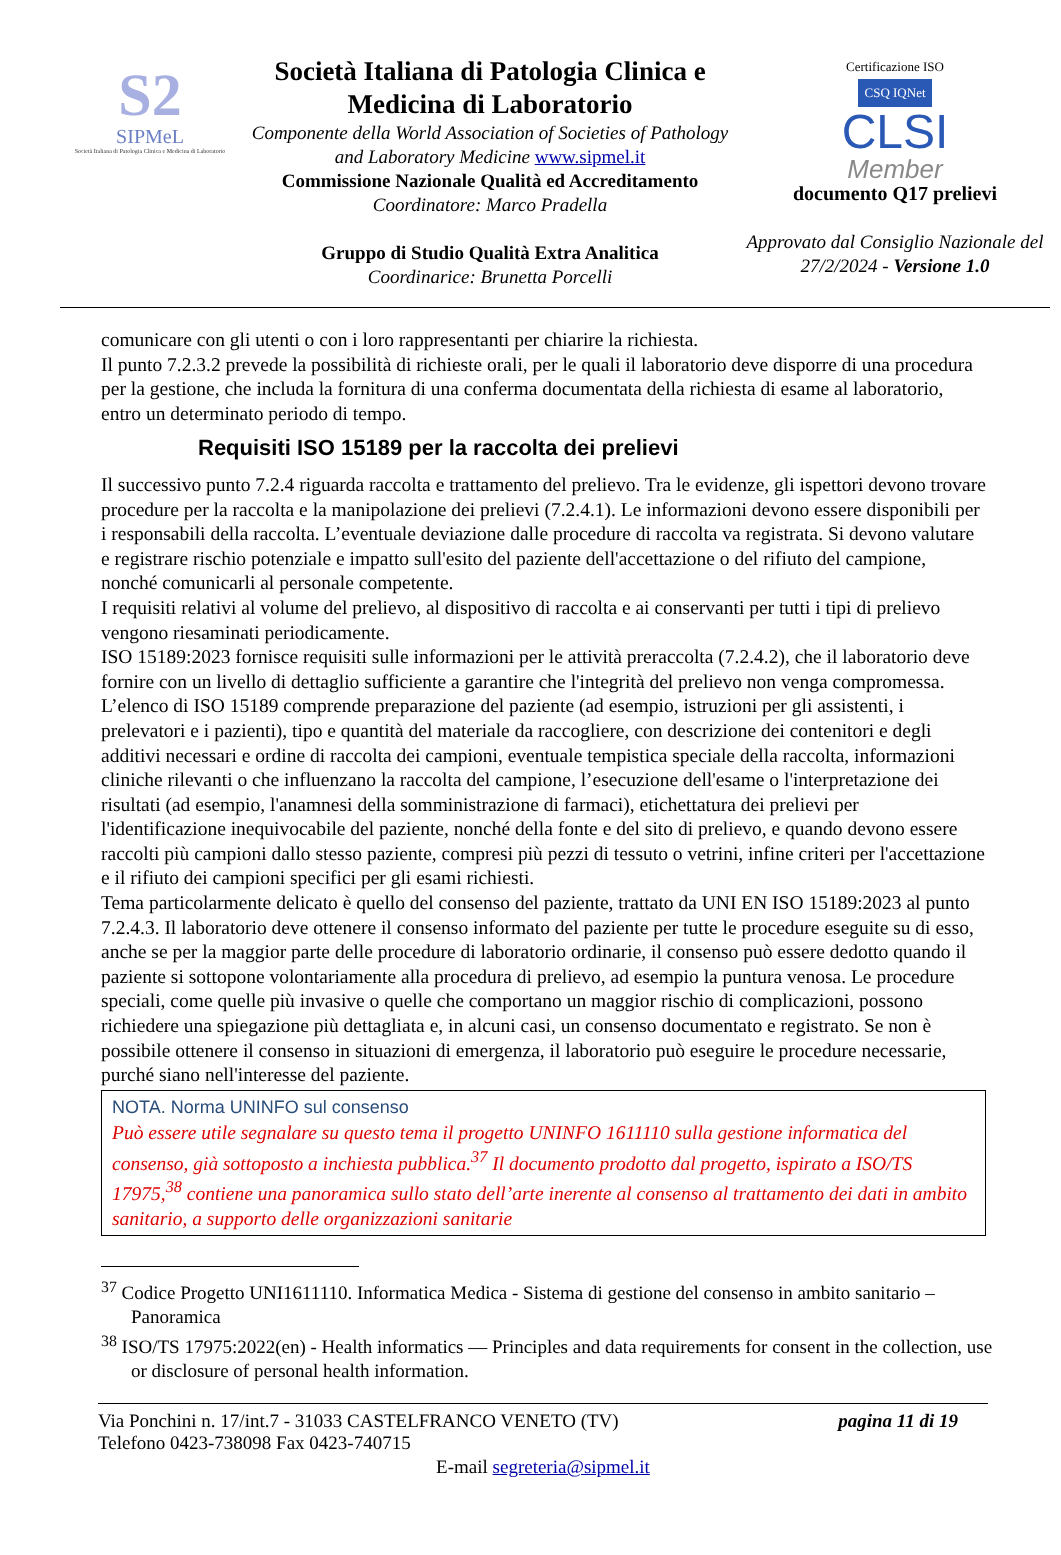S2
SIPMeL
Società Italiana di Patologia Clinica e Medicina di Laboratorio
Società Italiana di Patologia Clinica e Medicina di Laboratorio
Componente della World Association of Societies of Pathology and Laboratory Medicine www.sipmel.it
Commissione Nazionale Qualità ed Accreditamento
Coordinatore: Marco Pradella
Gruppo di Studio Qualità Extra Analitica
Coordinarice: Brunetta Porcelli
Certificazione ISO
CSQ IQNet
CLSI
Member
documento Q17 prelievi
Approvato dal Consiglio Nazionale del 27/2/2024 - Versione 1.0
comunicare con gli utenti o con i loro rappresentanti per chiarire la richiesta.
Il punto 7.2.3.2 prevede la possibilità di richieste orali, per le quali il laboratorio deve disporre di una procedura per la gestione, che includa la fornitura di una conferma documentata della richiesta di esame al laboratorio, entro un determinato periodo di tempo.
Requisiti ISO 15189 per la raccolta dei prelievi
Il successivo punto 7.2.4 riguarda raccolta e trattamento del prelievo. Tra le evidenze, gli ispettori devono trovare procedure per la raccolta e la manipolazione dei prelievi (7.2.4.1). Le informazioni devono essere disponibili per i responsabili della raccolta. L’eventuale deviazione dalle procedure di raccolta va registrata. Si devono valutare e registrare rischio potenziale e impatto sull'esito del paziente dell'accettazione o del rifiuto del campione, nonché comunicarli al personale competente.
I requisiti relativi al volume del prelievo, al dispositivo di raccolta e ai conservanti per tutti i tipi di prelievo vengono riesaminati periodicamente.
ISO 15189:2023 fornisce requisiti sulle informazioni per le attività preraccolta (7.2.4.2), che il laboratorio deve fornire con un livello di dettaglio sufficiente a garantire che l'integrità del prelievo non venga compromessa. L’elenco di ISO 15189 comprende preparazione del paziente (ad esempio, istruzioni per gli assistenti, i prelevatori e i pazienti), tipo e quantità del materiale da raccogliere, con descrizione dei contenitori e degli additivi necessari e ordine di raccolta dei campioni, eventuale tempistica speciale della raccolta, informazioni cliniche rilevanti o che influenzano la raccolta del campione, l’esecuzione dell'esame o l'interpretazione dei risultati (ad esempio, l'anamnesi della somministrazione di farmaci), etichettatura dei prelievi per l'identificazione inequivocabile del paziente, nonché della fonte e del sito di prelievo, e quando devono essere raccolti più campioni dallo stesso paziente, compresi più pezzi di tessuto o vetrini, infine criteri per l'accettazione e il rifiuto dei campioni specifici per gli esami richiesti.
Tema particolarmente delicato è quello del consenso del paziente, trattato da UNI EN ISO 15189:2023 al punto 7.2.4.3. Il laboratorio deve ottenere il consenso informato del paziente per tutte le procedure eseguite su di esso, anche se per la maggior parte delle procedure di laboratorio ordinarie, il consenso può essere dedotto quando il paziente si sottopone volontariamente alla procedura di prelievo, ad esempio la puntura venosa. Le procedure speciali, come quelle più invasive o quelle che comportano un maggior rischio di complicazioni, possono richiedere una spiegazione più dettagliata e, in alcuni casi, un consenso documentato e registrato. Se non è possibile ottenere il consenso in situazioni di emergenza, il laboratorio può eseguire le procedure necessarie, purché siano nell'interesse del paziente.
NOTA. Norma UNINFO sul consenso
Può essere utile segnalare su questo tema il progetto UNINFO 1611110 sulla gestione informatica del consenso, già sottoposto a inchiesta pubblica.<sup>37</sup> Il documento prodotto dal progetto, ispirato a ISO/TS 17975,<sup>38</sup> contiene una panoramica sullo stato dell’arte inerente al consenso al trattamento dei dati in ambito sanitario, a supporto delle organizzazioni sanitarie
<sup>37</sup> Codice Progetto UNI1611110. Informatica Medica - Sistema di gestione del consenso in ambito sanitario – Panoramica
<sup>38</sup> ISO/TS 17975:2022(en) - Health informatics — Principles and data requirements for consent in the collection, use or disclosure of personal health information.
Via Ponchini n. 17/int.7 - 31033 CASTELFRANCO VENETO (TV) pagina 11 di 19
Telefono 0423-738098 Fax 0423-740715
E-mail segreteria@sipmel.it